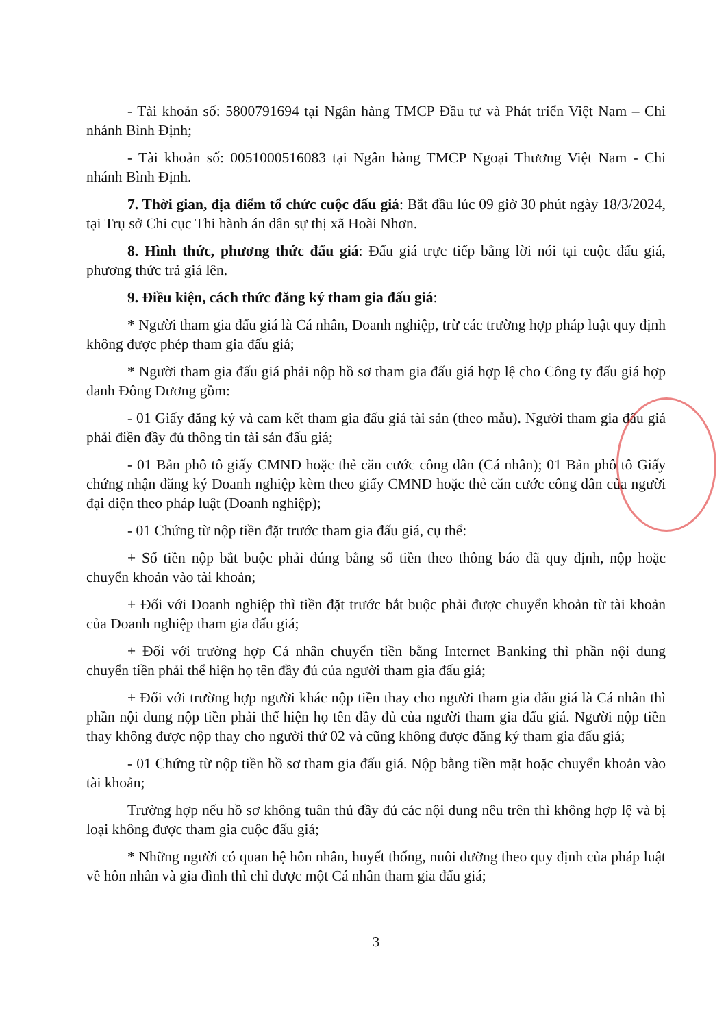- Tài khoản số: 5800791694 tại Ngân hàng TMCP Đầu tư và Phát triển Việt Nam – Chi nhánh Bình Định;
- Tài khoản số: 0051000516083 tại Ngân hàng TMCP Ngoại Thương Việt Nam - Chi nhánh Bình Định.
7. Thời gian, địa điểm tổ chức cuộc đấu giá: Bắt đầu lúc 09 giờ 30 phút ngày 18/3/2024, tại Trụ sở Chi cục Thi hành án dân sự thị xã Hoài Nhơn.
8. Hình thức, phương thức đấu giá: Đấu giá trực tiếp bằng lời nói tại cuộc đấu giá, phương thức trả giá lên.
9. Điều kiện, cách thức đăng ký tham gia đấu giá:
* Người tham gia đấu giá là Cá nhân, Doanh nghiệp, trừ các trường hợp pháp luật quy định không được phép tham gia đấu giá;
* Người tham gia đấu giá phải nộp hồ sơ tham gia đấu giá hợp lệ cho Công ty đấu giá hợp danh Đông Dương gồm:
- 01 Giấy đăng ký và cam kết tham gia đấu giá tài sản (theo mẫu). Người tham gia đấu giá phải điền đầy đủ thông tin tài sản đấu giá;
- 01 Bản phô tô giấy CMND hoặc thẻ căn cước công dân (Cá nhân); 01 Bản phô tô Giấy chứng nhận đăng ký Doanh nghiệp kèm theo giấy CMND hoặc thẻ căn cước công dân của người đại diện theo pháp luật (Doanh nghiệp);
- 01 Chứng từ nộp tiền đặt trước tham gia đấu giá, cụ thể:
+ Số tiền nộp bắt buộc phải đúng bằng số tiền theo thông báo đã quy định, nộp hoặc chuyển khoản vào tài khoản;
+ Đối với Doanh nghiệp thì tiền đặt trước bắt buộc phải được chuyển khoản từ tài khoản của Doanh nghiệp tham gia đấu giá;
+ Đối với trường hợp Cá nhân chuyển tiền bằng Internet Banking thì phần nội dung chuyển tiền phải thể hiện họ tên đầy đủ của người tham gia đấu giá;
+ Đối với trường hợp người khác nộp tiền thay cho người tham gia đấu giá là Cá nhân thì phần nội dung nộp tiền phải thể hiện họ tên đầy đủ của người tham gia đấu giá. Người nộp tiền thay không được nộp thay cho người thứ 02 và cũng không được đăng ký tham gia đấu giá;
- 01 Chứng từ nộp tiền hồ sơ tham gia đấu giá. Nộp bằng tiền mặt hoặc chuyển khoản vào tài khoản;
Trường hợp nếu hồ sơ không tuân thủ đầy đủ các nội dung nêu trên thì không hợp lệ và bị loại không được tham gia cuộc đấu giá;
* Những người có quan hệ hôn nhân, huyết thống, nuôi dưỡng theo quy định của pháp luật về hôn nhân và gia đình thì chỉ được một Cá nhân tham gia đấu giá;
3